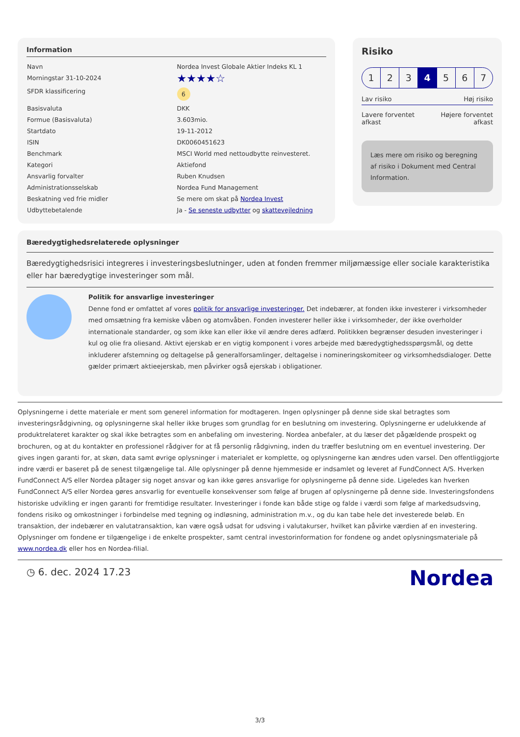Information
| Navn | Nordea Invest Globale Aktier Indeks KL 1 |
| Morningstar 31-10-2024 | ★★★★☆ |
| SFDR klassificering | 6 |
| Basisvaluta | DKK |
| Formue (Basisvaluta) | 3.603mio. |
| Startdato | 19-11-2012 |
| ISIN | DK0060451623 |
| Benchmark | MSCI World med nettoudbytte reinvesteret. |
| Kategori | Aktiefond |
| Ansvarlig forvalter | Ruben Knudsen |
| Administrationsselskab | Nordea Fund Management |
| Beskatning ved frie midler | Se mere om skat på Nordea Invest |
| Udbyttebetalende | Ja - Se seneste udbytter og skattevejledning |
Risiko
1 2 3 4 5 6 7
Lav risiko Høj risiko
Lavere forventet
afkast Højere forventet
afkast
Læs mere om risiko og beregning af risiko i Dokument med Central Information.
Bæredygtighedsrelaterede oplysninger
Bæredygtighedsrisici integreres i investeringsbeslutninger, uden at fonden fremmer miljømæssige eller sociale karakteristika eller har bæredygtige investeringer som mål.
Politik for ansvarlige investeringer
Denne fond er omfattet af vores politik for ansvarlige investeringer. Det indebærer, at fonden ikke investerer i virksomheder med omsætning fra kemiske våben og atomvåben. Fonden investerer heller ikke i virksomheder, der ikke overholder internationale standarder, og som ikke kan eller ikke vil ændre deres adfærd. Politikken begrænser desuden investeringer i kul og olie fra oliesand. Aktivt ejerskab er en vigtig komponent i vores arbejde med bæredygtighedsspørgsmål, og dette inkluderer afstemning og deltagelse på generalforsamlinger, deltagelse i nomineringskomiteer og virksomhedsdialoger. Dette gælder primært aktieejerskab, men påvirker også ejerskab i obligationer.
Oplysningerne i dette materiale er ment som generel information for modtageren. Ingen oplysninger på denne side skal betragtes som investeringsrådgivning, og oplysningerne skal heller ikke bruges som grundlag for en beslutning om investering. Oplysningerne er udelukkende af produktrelateret karakter og skal ikke betragtes som en anbefaling om investering. Nordea anbefaler, at du læser det pågældende prospekt og brochuren, og at du kontakter en professionel rådgiver for at få personlig rådgivning, inden du træffer beslutning om en eventuel investering. Der gives ingen garanti for, at skøn, data samt øvrige oplysninger i materialet er komplette, og oplysningerne kan ændres uden varsel. Den offentliggjorte indre værdi er baseret på de senest tilgængelige tal. Alle oplysninger på denne hjemmeside er indsamlet og leveret af FundConnect A/S. Hverken FundConnect A/S eller Nordea påtager sig noget ansvar og kan ikke gøres ansvarlige for oplysningerne på denne side. Ligeledes kan hverken FundConnect A/S eller Nordea gøres ansvarlig for eventuelle konsekvenser som følge af brugen af oplysningerne på denne side. Investeringsfondens historiske udvikling er ingen garanti for fremtidige resultater. Investeringer i fonde kan både stige og falde i værdi som følge af markedsudsving, fondens risiko og omkostninger i forbindelse med tegning og indløsning, administration m.v., og du kan tabe hele det investerede beløb. En transaktion, der indebærer en valutatransaktion, kan være også udsat for udsving i valutakurser, hvilket kan påvirke værdien af en investering. Oplysninger om fondene er tilgængelige i de enkelte prospekter, samt central investorinformation for fondene og andet oplysningsmateriale på www.nordea.dk eller hos en Nordea-filial.
◷ 6. dec. 2024 17.23 Nordea
3/3